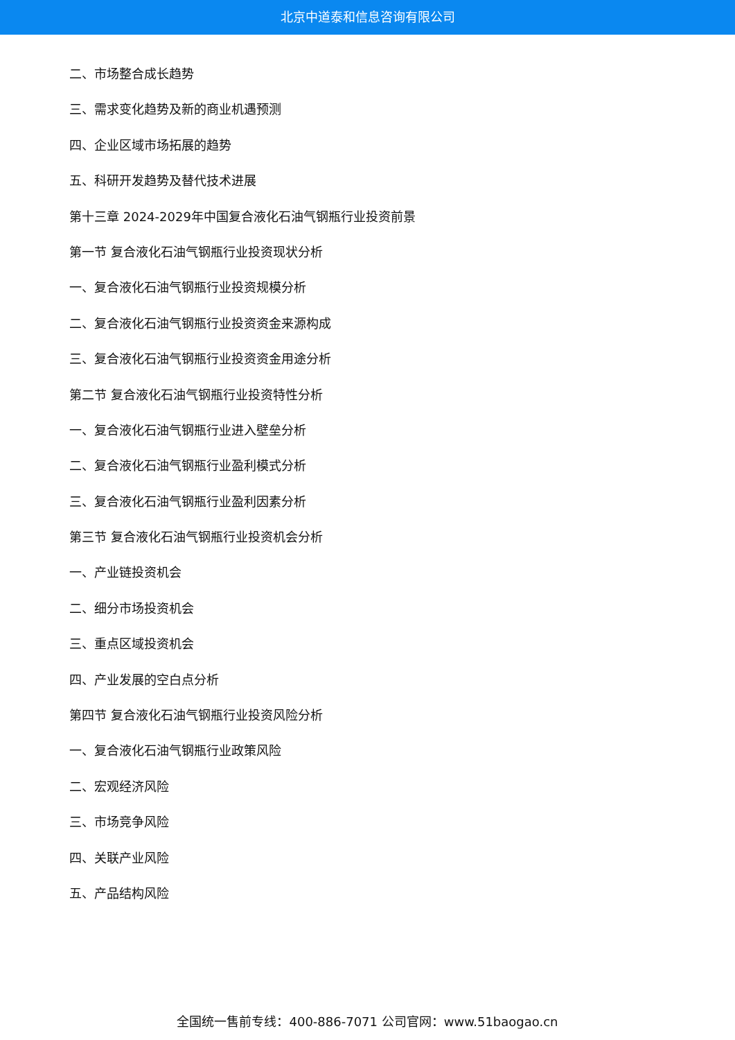北京中道泰和信息咨询有限公司
二、市场整合成长趋势
三、需求变化趋势及新的商业机遇预测
四、企业区域市场拓展的趋势
五、科研开发趋势及替代技术进展
第十三章 2024-2029年中国复合液化石油气钢瓶行业投资前景
第一节 复合液化石油气钢瓶行业投资现状分析
一、复合液化石油气钢瓶行业投资规模分析
二、复合液化石油气钢瓶行业投资资金来源构成
三、复合液化石油气钢瓶行业投资资金用途分析
第二节 复合液化石油气钢瓶行业投资特性分析
一、复合液化石油气钢瓶行业进入壁垒分析
二、复合液化石油气钢瓶行业盈利模式分析
三、复合液化石油气钢瓶行业盈利因素分析
第三节 复合液化石油气钢瓶行业投资机会分析
一、产业链投资机会
二、细分市场投资机会
三、重点区域投资机会
四、产业发展的空白点分析
第四节 复合液化石油气钢瓶行业投资风险分析
一、复合液化石油气钢瓶行业政策风险
二、宏观经济风险
三、市场竞争风险
四、关联产业风险
五、产品结构风险
全国统一售前专线：400-886-7071 公司官网：www.51baogao.cn